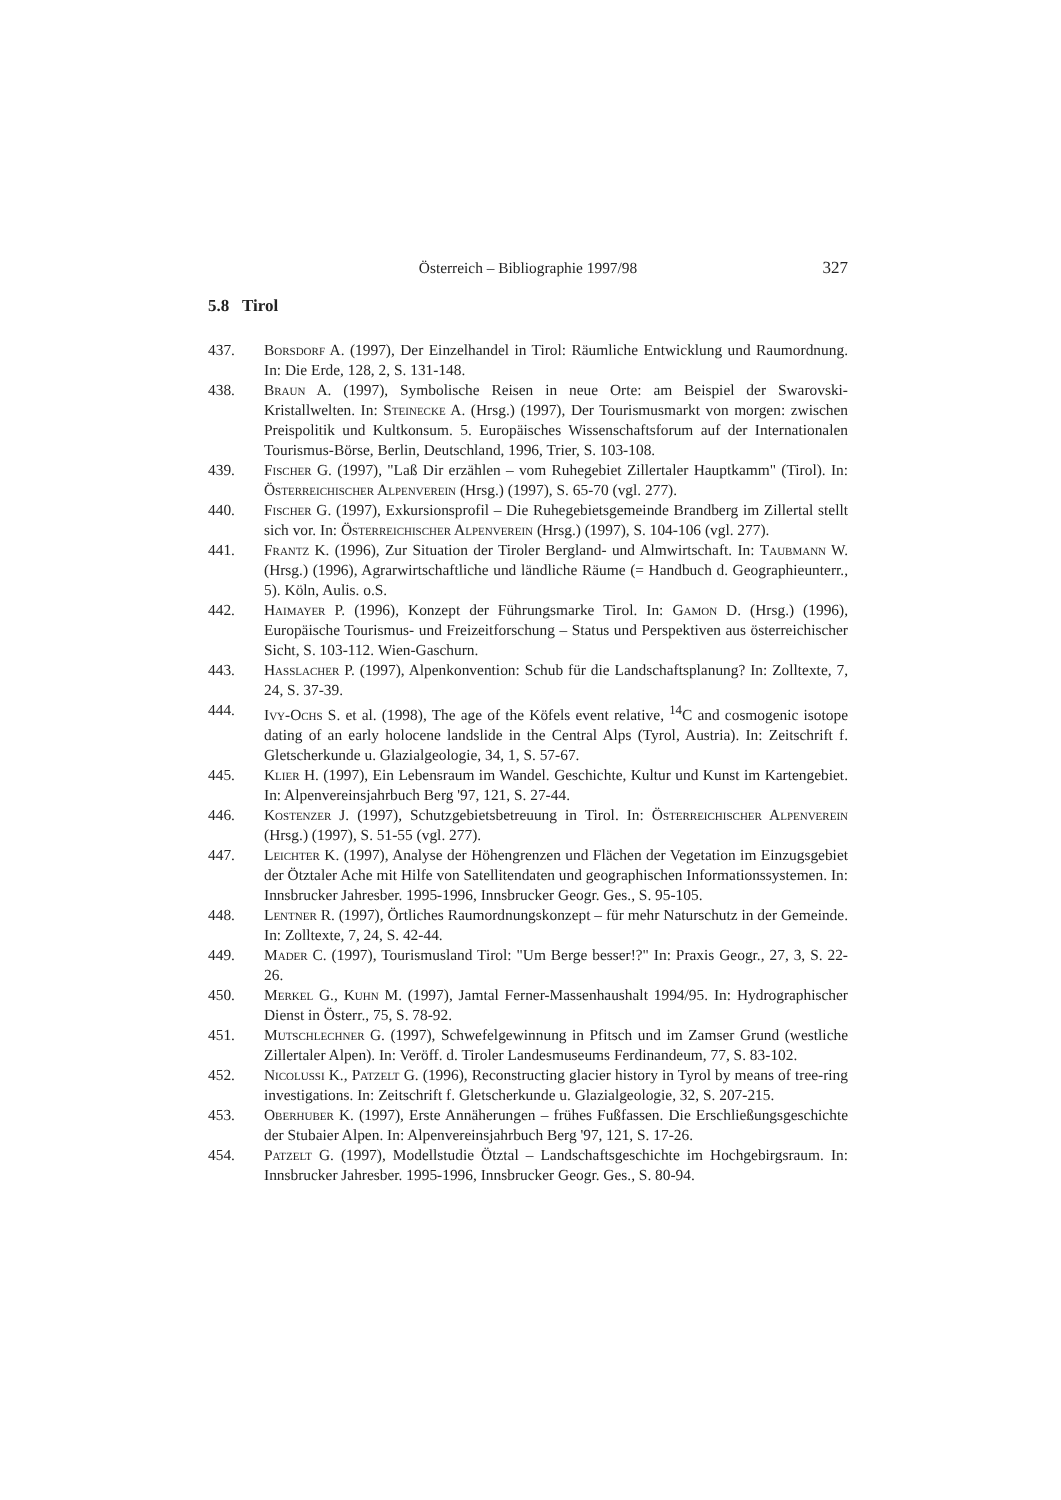Österreich – Bibliographie 1997/98
327
5.8 Tirol
437. Borsdorf A. (1997), Der Einzelhandel in Tirol: Räumliche Entwicklung und Raumordnung. In: Die Erde, 128, 2, S. 131-148.
438. Braun A. (1997), Symbolische Reisen in neue Orte: am Beispiel der Swarovski-Kristallwelten. In: Steinecke A. (Hrsg.) (1997), Der Tourismusmarkt von morgen: zwischen Preispolitik und Kultkonsum. 5. Europäisches Wissenschaftsforum auf der Internationalen Tourismus-Börse, Berlin, Deutschland, 1996, Trier, S. 103-108.
439. Fischer G. (1997), "Laß Dir erzählen – vom Ruhegebiet Zillertaler Hauptkamm" (Tirol). In: Österreichischer Alpenverein (Hrsg.) (1997), S. 65-70 (vgl. 277).
440. Fischer G. (1997), Exkursionsprofil – Die Ruhegebietsgemeinde Brandberg im Zillertal stellt sich vor. In: Österreichischer Alpenverein (Hrsg.) (1997), S. 104-106 (vgl. 277).
441. Frantz K. (1996), Zur Situation der Tiroler Bergland- und Almwirtschaft. In: Taubmann W. (Hrsg.) (1996), Agrarwirtschaftliche und ländliche Räume (= Handbuch d. Geographieunterr., 5). Köln, Aulis. o.S.
442. Haimayer P. (1996), Konzept der Führungsmarke Tirol. In: Gamon D. (Hrsg.) (1996), Europäische Tourismus- und Freizeitforschung – Status und Perspektiven aus österreichischer Sicht, S. 103-112. Wien-Gaschurn.
443. Hasslacher P. (1997), Alpenkonvention: Schub für die Landschaftsplanung? In: Zolltexte, 7, 24, S. 37-39.
444. Ivy-Ochs S. et al. (1998), The age of the Köfels event relative, <sup>14</sup>C and cosmogenic isotope dating of an early holocene landslide in the Central Alps (Tyrol, Austria). In: Zeitschrift f. Gletscherkunde u. Glazialgeologie, 34, 1, S. 57-67.
445. Klier H. (1997), Ein Lebensraum im Wandel. Geschichte, Kultur und Kunst im Kartengebiet. In: Alpenvereinsjahrbuch Berg '97, 121, S. 27-44.
446. Kostenzer J. (1997), Schutzgebietsbetreuung in Tirol. In: Österreichischer Alpenverein (Hrsg.) (1997), S. 51-55 (vgl. 277).
447. Leichter K. (1997), Analyse der Höhengrenzen und Flächen der Vegetation im Einzugsgebiet der Ötztaler Ache mit Hilfe von Satellitendaten und geographischen Informationssystemen. In: Innsbrucker Jahresber. 1995-1996, Innsbrucker Geogr. Ges., S. 95-105.
448. Lentner R. (1997), Örtliches Raumordnungskonzept – für mehr Naturschutz in der Gemeinde. In: Zolltexte, 7, 24, S. 42-44.
449. Mader C. (1997), Tourismusland Tirol: "Um Berge besser!?" In: Praxis Geogr., 27, 3, S. 22-26.
450. Merkel G., Kuhn M. (1997), Jamtal Ferner-Massenhaushalt 1994/95. In: Hydrographischer Dienst in Österr., 75, S. 78-92.
451. Mutschlechner G. (1997), Schwefelgewinnung in Pfitsch und im Zamser Grund (westliche Zillertaler Alpen). In: Veröff. d. Tiroler Landesmuseums Ferdinandeum, 77, S. 83-102.
452. Nicolussi K., Patzelt G. (1996), Reconstructing glacier history in Tyrol by means of tree-ring investigations. In: Zeitschrift f. Gletscherkunde u. Glazialgeologie, 32, S. 207-215.
453. Oberhuber K. (1997), Erste Annäherungen – frühes Fußfassen. Die Erschließungsgeschichte der Stubaier Alpen. In: Alpenvereinsjahrbuch Berg '97, 121, S. 17-26.
454. Patzelt G. (1997), Modellstudie Ötztal – Landschaftsgeschichte im Hochgebirgsraum. In: Innsbrucker Jahresber. 1995-1996, Innsbrucker Geogr. Ges., S. 80-94.